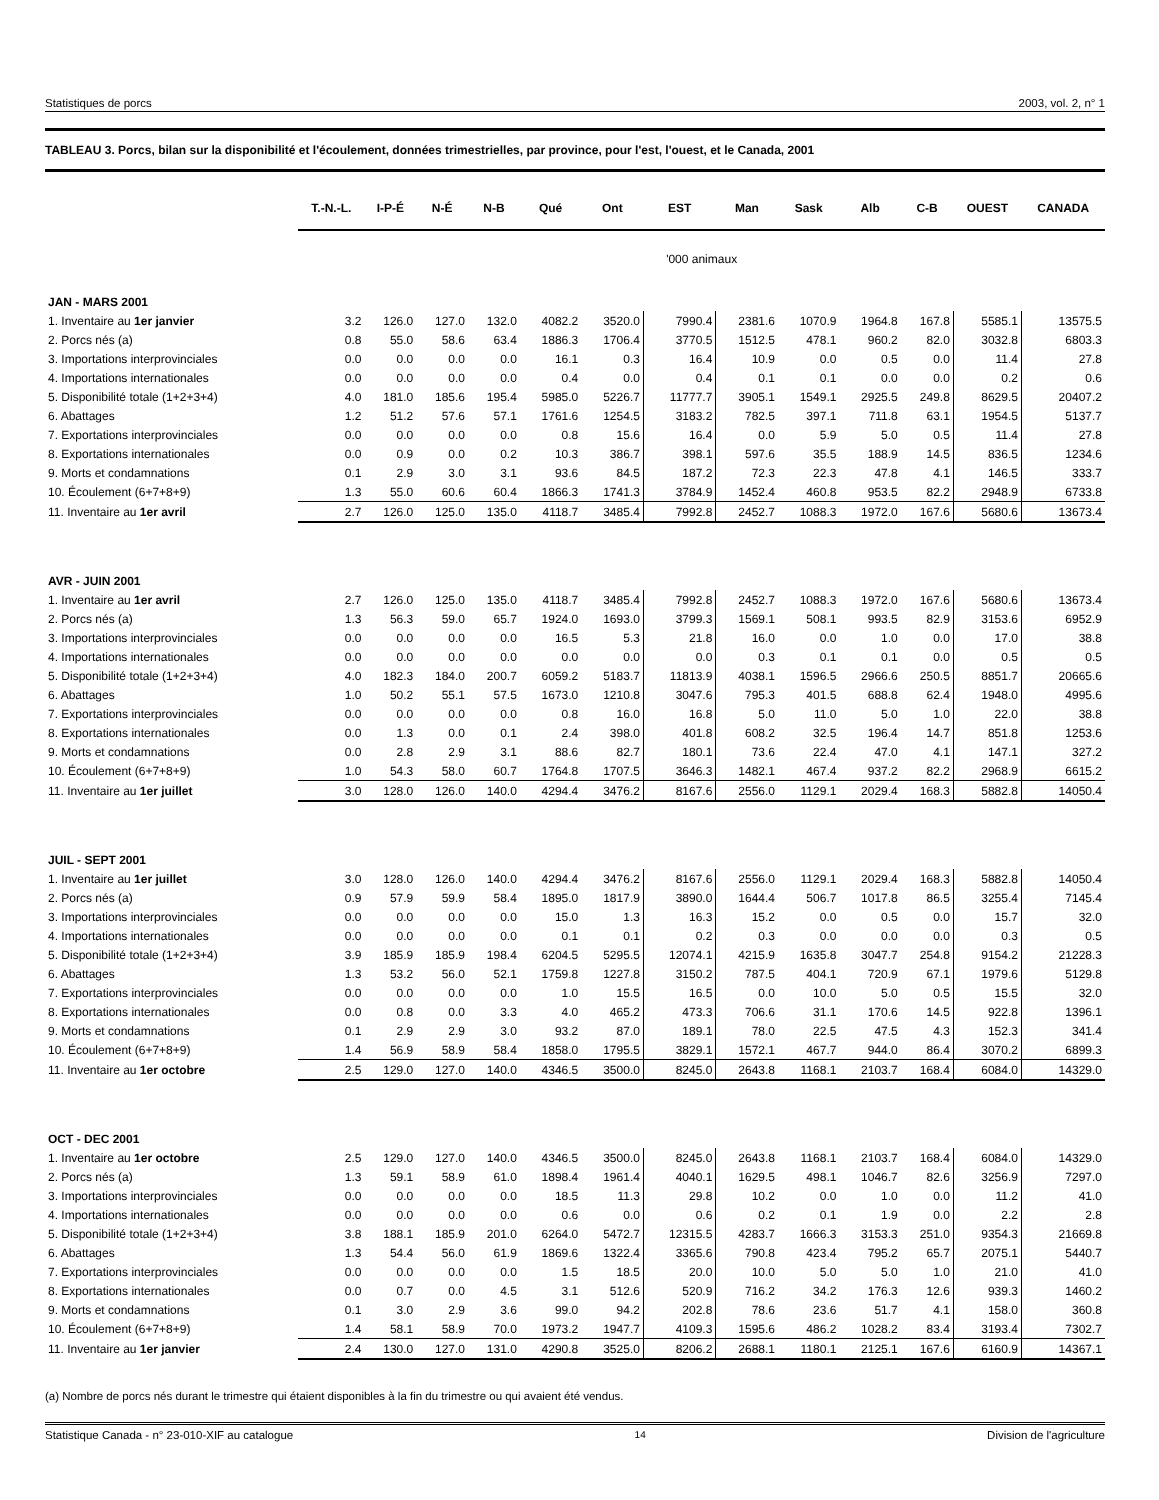Statistiques de porcs 2003, vol. 2, n° 1
TABLEAU 3. Porcs, bilan sur la disponibilité et l'écoulement, données trimestrielles, par province, pour l'est, l'ouest, et le Canada, 2001
| | T.-N.-L. | I-P-É | N-É | N-B | Qué | Ont | EST | Man | Sask | Alb | C-B | OUEST | CANADA |
| --- | --- | --- | --- | --- | --- | --- | --- | --- | --- | --- | --- | --- | --- |
| | '000 animaux | | | | | | | | | | | | |
| JAN - MARS 2001 | | | | | | | | | | | | | |
| 1. Inventaire au 1er janvier | 3.2 | 126.0 | 127.0 | 132.0 | 4082.2 | 3520.0 | 7990.4 | 2381.6 | 1070.9 | 1964.8 | 167.8 | 5585.1 | 13575.5 |
| 2. Porcs nés (a) | 0.8 | 55.0 | 58.6 | 63.4 | 1886.3 | 1706.4 | 3770.5 | 1512.5 | 478.1 | 960.2 | 82.0 | 3032.8 | 6803.3 |
| 3. Importations interprovinciales | 0.0 | 0.0 | 0.0 | 0.0 | 16.1 | 0.3 | 16.4 | 10.9 | 0.0 | 0.5 | 0.0 | 11.4 | 27.8 |
| 4. Importations internationales | 0.0 | 0.0 | 0.0 | 0.0 | 0.4 | 0.0 | 0.4 | 0.1 | 0.1 | 0.0 | 0.0 | 0.2 | 0.6 |
| 5. Disponibilité totale (1+2+3+4) | 4.0 | 181.0 | 185.6 | 195.4 | 5985.0 | 5226.7 | 11777.7 | 3905.1 | 1549.1 | 2925.5 | 249.8 | 8629.5 | 20407.2 |
| 6. Abattages | 1.2 | 51.2 | 57.6 | 57.1 | 1761.6 | 1254.5 | 3183.2 | 782.5 | 397.1 | 711.8 | 63.1 | 1954.5 | 5137.7 |
| 7. Exportations interprovinciales | 0.0 | 0.0 | 0.0 | 0.0 | 0.8 | 15.6 | 16.4 | 0.0 | 5.9 | 5.0 | 0.5 | 11.4 | 27.8 |
| 8. Exportations internationales | 0.0 | 0.9 | 0.0 | 0.2 | 10.3 | 386.7 | 398.1 | 597.6 | 35.5 | 188.9 | 14.5 | 836.5 | 1234.6 |
| 9. Morts et condamnations | 0.1 | 2.9 | 3.0 | 3.1 | 93.6 | 84.5 | 187.2 | 72.3 | 22.3 | 47.8 | 4.1 | 146.5 | 333.7 |
| 10. Écoulement (6+7+8+9) | 1.3 | 55.0 | 60.6 | 60.4 | 1866.3 | 1741.3 | 3784.9 | 1452.4 | 460.8 | 953.5 | 82.2 | 2948.9 | 6733.8 |
| 11. Inventaire au 1er avril | 2.7 | 126.0 | 125.0 | 135.0 | 4118.7 | 3485.4 | 7992.8 | 2452.7 | 1088.3 | 1972.0 | 167.6 | 5680.6 | 13673.4 |
| AVR - JUIN 2001 | | | | | | | | | | | | | |
| 1. Inventaire au 1er avril | 2.7 | 126.0 | 125.0 | 135.0 | 4118.7 | 3485.4 | 7992.8 | 2452.7 | 1088.3 | 1972.0 | 167.6 | 5680.6 | 13673.4 |
| 2. Porcs nés (a) | 1.3 | 56.3 | 59.0 | 65.7 | 1924.0 | 1693.0 | 3799.3 | 1569.1 | 508.1 | 993.5 | 82.9 | 3153.6 | 6952.9 |
| 3. Importations interprovinciales | 0.0 | 0.0 | 0.0 | 0.0 | 16.5 | 5.3 | 21.8 | 16.0 | 0.0 | 1.0 | 0.0 | 17.0 | 38.8 |
| 4. Importations internationales | 0.0 | 0.0 | 0.0 | 0.0 | 0.0 | 0.0 | 0.0 | 0.3 | 0.1 | 0.1 | 0.0 | 0.5 | 0.5 |
| 5. Disponibilité totale (1+2+3+4) | 4.0 | 182.3 | 184.0 | 200.7 | 6059.2 | 5183.7 | 11813.9 | 4038.1 | 1596.5 | 2966.6 | 250.5 | 8851.7 | 20665.6 |
| 6. Abattages | 1.0 | 50.2 | 55.1 | 57.5 | 1673.0 | 1210.8 | 3047.6 | 795.3 | 401.5 | 688.8 | 62.4 | 1948.0 | 4995.6 |
| 7. Exportations interprovinciales | 0.0 | 0.0 | 0.0 | 0.0 | 0.8 | 16.0 | 16.8 | 5.0 | 11.0 | 5.0 | 1.0 | 22.0 | 38.8 |
| 8. Exportations internationales | 0.0 | 1.3 | 0.0 | 0.1 | 2.4 | 398.0 | 401.8 | 608.2 | 32.5 | 196.4 | 14.7 | 851.8 | 1253.6 |
| 9. Morts et condamnations | 0.0 | 2.8 | 2.9 | 3.1 | 88.6 | 82.7 | 180.1 | 73.6 | 22.4 | 47.0 | 4.1 | 147.1 | 327.2 |
| 10. Écoulement (6+7+8+9) | 1.0 | 54.3 | 58.0 | 60.7 | 1764.8 | 1707.5 | 3646.3 | 1482.1 | 467.4 | 937.2 | 82.2 | 2968.9 | 6615.2 |
| 11. Inventaire au 1er juillet | 3.0 | 128.0 | 126.0 | 140.0 | 4294.4 | 3476.2 | 8167.6 | 2556.0 | 1129.1 | 2029.4 | 168.3 | 5882.8 | 14050.4 |
| JUIL - SEPT 2001 | | | | | | | | | | | | | |
| 1. Inventaire au 1er juillet | 3.0 | 128.0 | 126.0 | 140.0 | 4294.4 | 3476.2 | 8167.6 | 2556.0 | 1129.1 | 2029.4 | 168.3 | 5882.8 | 14050.4 |
| 2. Porcs nés (a) | 0.9 | 57.9 | 59.9 | 58.4 | 1895.0 | 1817.9 | 3890.0 | 1644.4 | 506.7 | 1017.8 | 86.5 | 3255.4 | 7145.4 |
| 3. Importations interprovinciales | 0.0 | 0.0 | 0.0 | 0.0 | 15.0 | 1.3 | 16.3 | 15.2 | 0.0 | 0.5 | 0.0 | 15.7 | 32.0 |
| 4. Importations internationales | 0.0 | 0.0 | 0.0 | 0.0 | 0.1 | 0.1 | 0.2 | 0.3 | 0.0 | 0.0 | 0.0 | 0.3 | 0.5 |
| 5. Disponibilité totale (1+2+3+4) | 3.9 | 185.9 | 185.9 | 198.4 | 6204.5 | 5295.5 | 12074.1 | 4215.9 | 1635.8 | 3047.7 | 254.8 | 9154.2 | 21228.3 |
| 6. Abattages | 1.3 | 53.2 | 56.0 | 52.1 | 1759.8 | 1227.8 | 3150.2 | 787.5 | 404.1 | 720.9 | 67.1 | 1979.6 | 5129.8 |
| 7. Exportations interprovinciales | 0.0 | 0.0 | 0.0 | 0.0 | 1.0 | 15.5 | 16.5 | 0.0 | 10.0 | 5.0 | 0.5 | 15.5 | 32.0 |
| 8. Exportations internationales | 0.0 | 0.8 | 0.0 | 3.3 | 4.0 | 465.2 | 473.3 | 706.6 | 31.1 | 170.6 | 14.5 | 922.8 | 1396.1 |
| 9. Morts et condamnations | 0.1 | 2.9 | 2.9 | 3.0 | 93.2 | 87.0 | 189.1 | 78.0 | 22.5 | 47.5 | 4.3 | 152.3 | 341.4 |
| 10. Écoulement (6+7+8+9) | 1.4 | 56.9 | 58.9 | 58.4 | 1858.0 | 1795.5 | 3829.1 | 1572.1 | 467.7 | 944.0 | 86.4 | 3070.2 | 6899.3 |
| 11. Inventaire au 1er octobre | 2.5 | 129.0 | 127.0 | 140.0 | 4346.5 | 3500.0 | 8245.0 | 2643.8 | 1168.1 | 2103.7 | 168.4 | 6084.0 | 14329.0 |
| OCT - DEC 2001 | | | | | | | | | | | | | |
| 1. Inventaire au 1er octobre | 2.5 | 129.0 | 127.0 | 140.0 | 4346.5 | 3500.0 | 8245.0 | 2643.8 | 1168.1 | 2103.7 | 168.4 | 6084.0 | 14329.0 |
| 2. Porcs nés (a) | 1.3 | 59.1 | 58.9 | 61.0 | 1898.4 | 1961.4 | 4040.1 | 1629.5 | 498.1 | 1046.7 | 82.6 | 3256.9 | 7297.0 |
| 3. Importations interprovinciales | 0.0 | 0.0 | 0.0 | 0.0 | 18.5 | 11.3 | 29.8 | 10.2 | 0.0 | 1.0 | 0.0 | 11.2 | 41.0 |
| 4. Importations internationales | 0.0 | 0.0 | 0.0 | 0.0 | 0.6 | 0.0 | 0.6 | 0.2 | 0.1 | 1.9 | 0.0 | 2.2 | 2.8 |
| 5. Disponibilité totale (1+2+3+4) | 3.8 | 188.1 | 185.9 | 201.0 | 6264.0 | 5472.7 | 12315.5 | 4283.7 | 1666.3 | 3153.3 | 251.0 | 9354.3 | 21669.8 |
| 6. Abattages | 1.3 | 54.4 | 56.0 | 61.9 | 1869.6 | 1322.4 | 3365.6 | 790.8 | 423.4 | 795.2 | 65.7 | 2075.1 | 5440.7 |
| 7. Exportations interprovinciales | 0.0 | 0.0 | 0.0 | 0.0 | 1.5 | 18.5 | 20.0 | 10.0 | 5.0 | 5.0 | 1.0 | 21.0 | 41.0 |
| 8. Exportations internationales | 0.0 | 0.7 | 0.0 | 4.5 | 3.1 | 512.6 | 520.9 | 716.2 | 34.2 | 176.3 | 12.6 | 939.3 | 1460.2 |
| 9. Morts et condamnations | 0.1 | 3.0 | 2.9 | 3.6 | 99.0 | 94.2 | 202.8 | 78.6 | 23.6 | 51.7 | 4.1 | 158.0 | 360.8 |
| 10. Écoulement (6+7+8+9) | 1.4 | 58.1 | 58.9 | 70.0 | 1973.2 | 1947.7 | 4109.3 | 1595.6 | 486.2 | 1028.2 | 83.4 | 3193.4 | 7302.7 |
| 11. Inventaire au 1er janvier | 2.4 | 130.0 | 127.0 | 131.0 | 4290.8 | 3525.0 | 8206.2 | 2688.1 | 1180.1 | 2125.1 | 167.6 | 6160.9 | 14367.1 |
(a) Nombre de porcs nés durant le trimestre qui étaient disponibles à la fin du trimestre ou qui avaient été vendus.
Statistique Canada - n° 23-010-XIF au catalogue 14 Division de l'agriculture